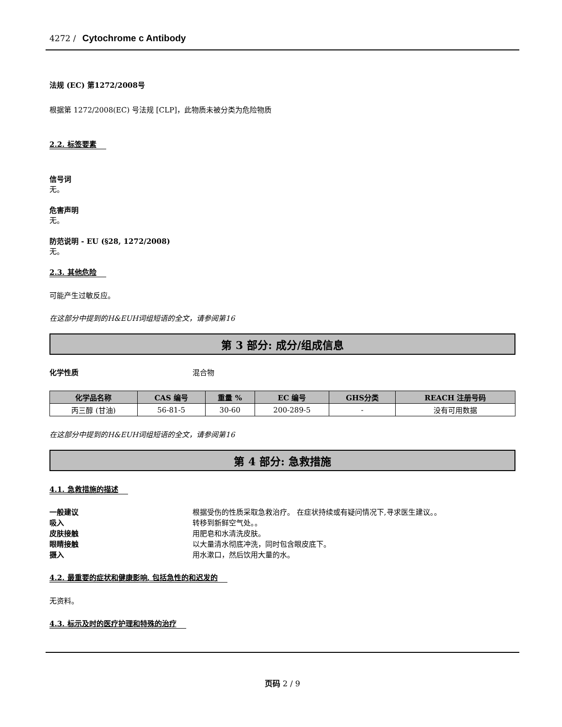4272 / Cytochrome c Antibody
法规 (EC) 第1272/2008号
根据第 1272/2008(EC) 号法规 [CLP]，此物质未被分类为危险物质
2.2. 标签要素
信号词
无。
危害声明
无。
防范说明 - EU (§28, 1272/2008)
无。
2.3. 其他危险
可能产生过敏反应。
在这部分中提到的H&EUH词组短语的全文，请参阅第16
第 3 部分: 成分/组成信息
化学性质 混合物
| 化学品名称 | CAS 编号 | 重量 % | EC 编号 | GHS分类 | REACH 注册号码 |
| --- | --- | --- | --- | --- | --- |
| 丙三醇 (甘油) | 56-81-5 | 30-60 | 200-289-5 | - | 没有可用数据 |
在这部分中提到的H&EUH词组短语的全文，请参阅第16
第 4 部分: 急救措施
4.1. 急救措施的描述
一般建议 根据受伤的性质采取急救治疗。 在症状持续或有疑问情况下,寻求医生建议。。
吸入 转移到新鲜空气处。。
皮肤接触 用肥皂和水清洗皮肤。
眼睛接触 以大量清水彻底冲洗，同时包含眼皮底下。
摄入 用水漱口，然后饮用大量的水。
4.2. 最重要的症状和健康影响, 包括急性的和迟发的
无资料。
4.3. 标示及时的医疗护理和特殊的治疗
页码 2 / 9